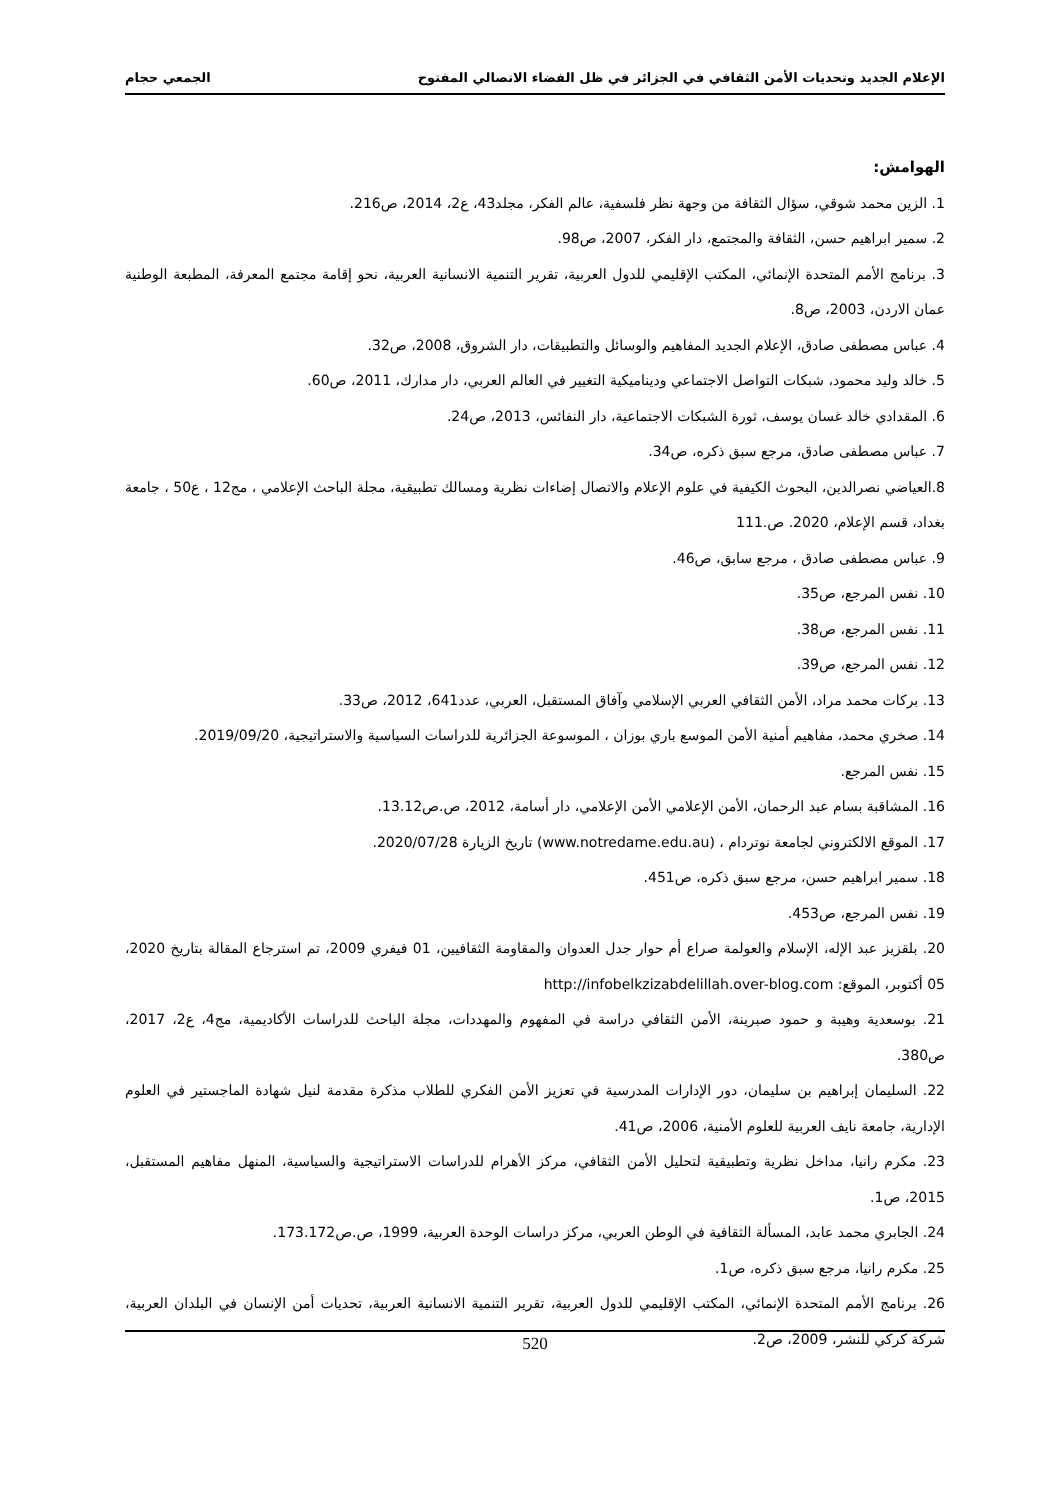الإعلام الجديد وتحديات الأمن الثقافي في الجزائر في ظل الفضاء الاتصالي المفتوح الجمعي حجام
الهوامش:
1. الزين محمد شوقي، سؤال الثقافة من وجهة نظر فلسفية، عالم الفكر، مجلد43، ع2، 2014، ص216.
2. سمير ابراهيم حسن، الثقافة والمجتمع، دار الفكر، 2007، ص98.
3. برنامج الأمم المتحدة الإنمائي، المكتب الإقليمي للدول العربية، تقرير التنمية الانسانية العربية، نحو إقامة مجتمع المعرفة، المطبعة الوطنية عمان الاردن، 2003، ص8.
4. عباس مصطفى صادق، الإعلام الجديد المفاهيم والوسائل والتطبيقات، دار الشروق، 2008، ص32.
5. خالد وليد محمود، شبكات التواصل الاجتماعي وديناميكية التغيير في العالم العربي، دار مدارك، 2011، ص60.
6. المقدادي خالد غسان يوسف، ثورة الشبكات الاجتماعية، دار النفائس، 2013، ص24.
7. عباس مصطفى صادق، مرجع سبق ذكره، ص34.
8.العياضي نصرالدين، البحوث الكيفية في علوم الإعلام والاتصال إضاءات نظرية ومسالك تطبيقية، مجلة الباحث الإعلامي ، مج12 ، ع50 ، جامعة بغداد، قسم الإعلام، 2020. ص.111
9. عباس مصطفى صادق ، مرجع سابق، ص46.
10. نفس المرجع، ص35.
11. نفس المرجع، ص38.
12. نفس المرجع، ص39.
13. بركات محمد مراد، الأمن الثقافي العربي الإسلامي وآفاق المستقبل، العربي، عدد641، 2012، ص33.
14. صخري محمد، مفاهيم أمنية الأمن الموسع باري بوزان ، الموسوعة الجزائرية للدراسات السياسية والاستراتيجية، 2019/09/20.
15. نفس المرجع.
16. المشاقبة بسام عبد الرحمان، الأمن الإعلامي الأمن الإعلامي، دار أسامة، 2012، ص.ص13.12.
17. الموقع الالكتروني لجامعة نوتردام ، (www.notredame.edu.au) تاريخ الزيارة 2020/07/28.
18. سمير ابراهيم حسن، مرجع سبق ذكره، ص451.
19. نفس المرجع، ص453.
20. بلقزيز عبد الإله، الإسلام والعولمة صراع أم حوار جدل العدوان والمقاومة الثقافيين، 01 فيفري 2009، تم استرجاع المقالة بتاريخ 2020، 05 أكتوبر، الموقع: http://infobelkzizabdelillah.over-blog.com
21. بوسعدية وهيبة و حمود صبرينة، الأمن الثقافي دراسة في المفهوم والمهددات، مجلة الباحث للدراسات الأكاديمية، مج4، ع2، 2017، ص380.
22. السليمان إبراهيم بن سليمان، دور الإدارات المدرسية في تعزيز الأمن الفكري للطلاب مذكرة مقدمة لنيل شهادة الماجستير في العلوم الإدارية، جامعة نايف العربية للعلوم الأمنية، 2006، ص41.
23. مكرم رانيا، مداخل نظرية وتطبيقية لتحليل الأمن الثقافي، مركز الأهرام للدراسات الاستراتيجية والسياسية، المنهل مفاهيم المستقبل، 2015، ص1.
24. الجابري محمد عابد، المسألة الثقافية في الوطن العربي، مركز دراسات الوحدة العربية، 1999، ص.ص173.172.
25. مكرم رانيا، مرجع سبق ذكره، ص1.
26. برنامج الأمم المتحدة الإنمائي، المكتب الإقليمي للدول العربية، تقرير التنمية الانسانية العربية، تحديات أمن الإنسان في البلدان العربية، شركة كركي للنشر، 2009، ص2.
520